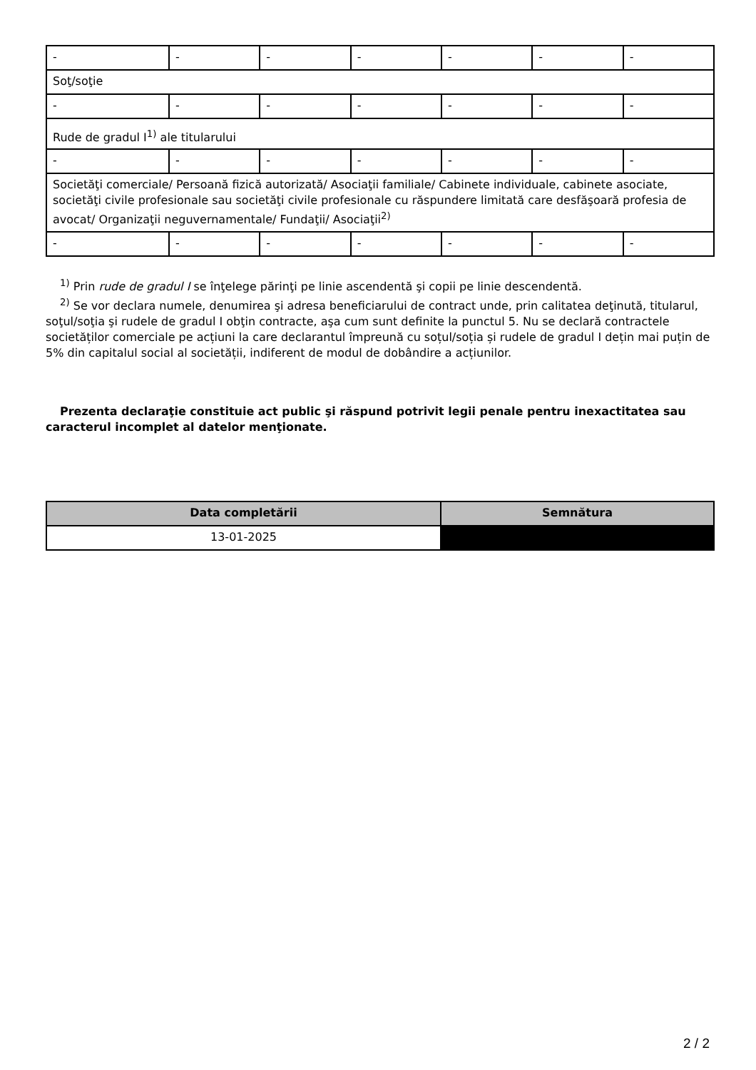| - | - | - | - | - | - | - |
| Soţ/soţie | | | | | | |
| - | - | - | - | - | - | - |
| Rude de gradul I<sup>1)</sup> ale titularului | | | | | | |
| - | - | - | - | - | - | - |
| Societăţi comerciale/ Persoană fizică autorizată/ Asociaţii familiale/ Cabinete individuale, cabinete asociate, societăţi civile profesionale sau societăţi civile profesionale cu răspundere limitată care desfăşoară profesia de avocat/ Organizaţii neguvernamentale/ Fundaţii/ Asociaţii<sup>2)</sup> | | | | | | |
| - | - | - | - | - | - | - |
<sup>1)</sup> Prin rude de gradul I se înţelege părinţi pe linie ascendentă şi copii pe linie descendentă.
<sup>2)</sup> Se vor declara numele, denumirea şi adresa beneficiarului de contract unde, prin calitatea deţinută, titularul, soţul/soţia şi rudele de gradul I obţin contracte, aşa cum sunt definite la punctul 5. Nu se declară contractele societăților comerciale pe acțiuni la care declarantul împreună cu soțul/soția și rudele de gradul I dețin mai puțin de 5% din capitalul social al societății, indiferent de modul de dobândire a acțiunilor.
Prezenta declaraţie constituie act public şi răspund potrivit legii penale pentru inexactitatea sau caracterul incomplet al datelor menţionate.
| Data completării | Semnătura |
| --- | --- |
| 13-01-2025 | |
2 / 2